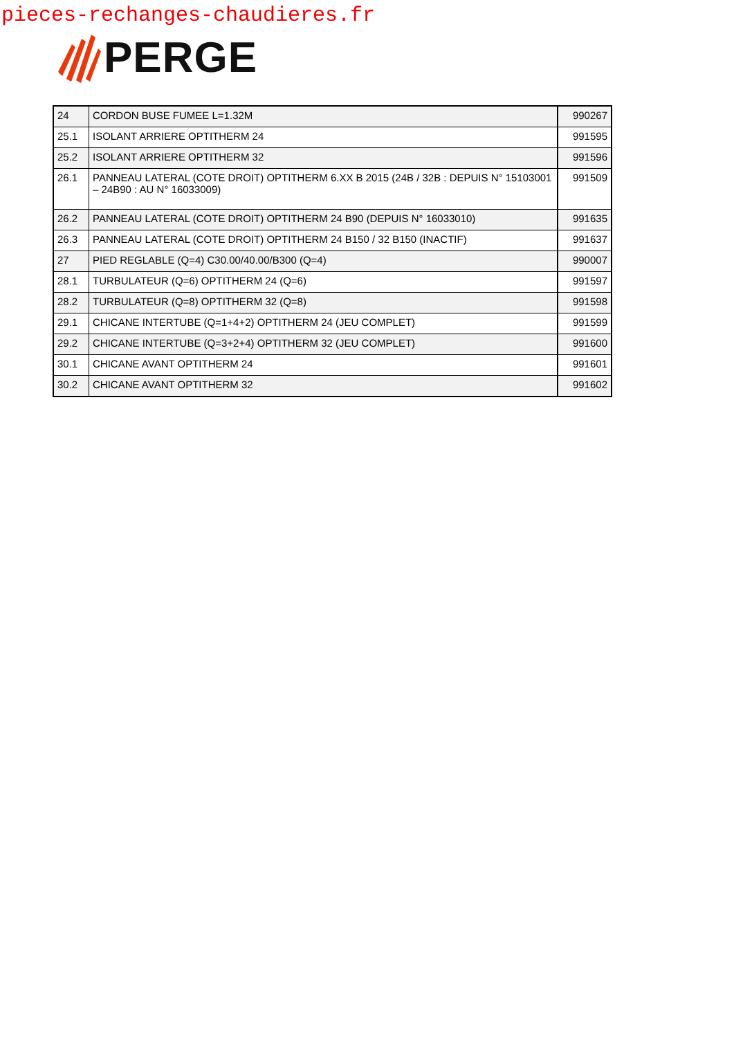pieces-rechanges-chaudieres.fr
PERGE
| 24 | CORDON BUSE FUMEE L=1.32M | 990267 |
| 25.1 | ISOLANT ARRIERE OPTITHERM 24 | 991595 |
| 25.2 | ISOLANT ARRIERE OPTITHERM 32 | 991596 |
| 26.1 | PANNEAU LATERAL (COTE DROIT) OPTITHERM 6.XX B 2015 (24B / 32B : DEPUIS N° 15103001 – 24B90 : AU N° 16033009) | 991509 |
| 26.2 | PANNEAU LATERAL (COTE DROIT) OPTITHERM 24 B90 (DEPUIS N° 16033010) | 991635 |
| 26.3 | PANNEAU LATERAL (COTE DROIT) OPTITHERM 24 B150 / 32 B150 (INACTIF) | 991637 |
| 27 | PIED REGLABLE (Q=4) C30.00/40.00/B300 (Q=4) | 990007 |
| 28.1 | TURBULATEUR (Q=6) OPTITHERM 24 (Q=6) | 991597 |
| 28.2 | TURBULATEUR (Q=8) OPTITHERM 32 (Q=8) | 991598 |
| 29.1 | CHICANE INTERTUBE (Q=1+4+2) OPTITHERM 24 (JEU COMPLET) | 991599 |
| 29.2 | CHICANE INTERTUBE (Q=3+2+4) OPTITHERM 32 (JEU COMPLET) | 991600 |
| 30.1 | CHICANE AVANT OPTITHERM 24 | 991601 |
| 30.2 | CHICANE AVANT OPTITHERM 32 | 991602 |